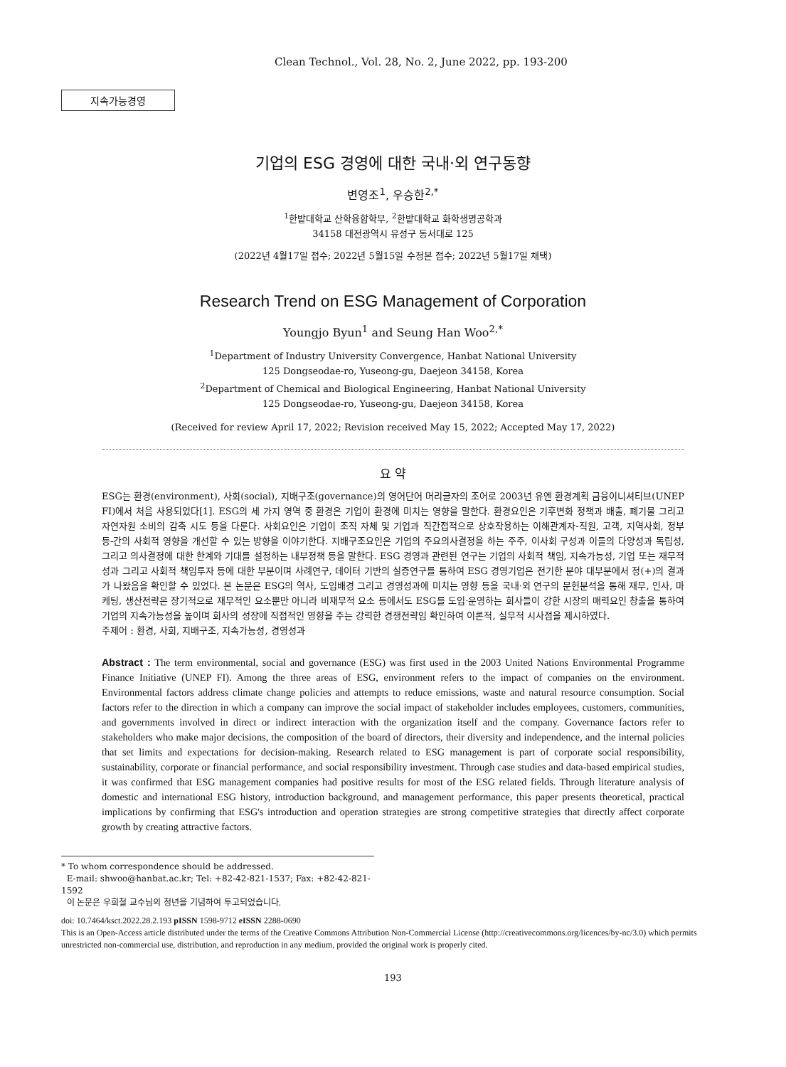Clean Technol., Vol. 28, No. 2, June 2022, pp. 193-200
지속가능경영
기업의 ESG 경영에 대한 국내·외 연구동향
변영조<sup>1</sup>, 우승한<sup>2,*</sup>
<sup>1</sup> 한밭대학교 산학융합학부, <sup>2</sup>한밭대학교 화학생명공학과
34158 대전광역시 유성구 동서대로 125
(2022년 4월17일 접수; 2022년 5월15일 수정본 접수; 2022년 5월17일 채택)
Research Trend on ESG Management of Corporation
Youngjo Byun<sup>1</sup> and Seung Han Woo<sup>2,*</sup>
<sup>1</sup> Department of Industry University Convergence, Hanbat National University
125 Dongseodae-ro, Yuseong-gu, Daejeon 34158, Korea
<sup>2</sup> Department of Chemical and Biological Engineering, Hanbat National University
125 Dongseodae-ro, Yuseong-gu, Daejeon 34158, Korea
(Received for review April 17, 2022; Revision received May 15, 2022; Accepted May 17, 2022)
요 약
ESG는 환경(environment), 사회(social), 지배구조(governance)의 영어단어 머리글자의 조어로 2003년 유엔 환경계획 금융이니셔티브(UNEP FI)에서 처음 사용되었다[1]. ESG의 세 가지 영역 중 환경은 기업이 환경에 미치는 영향을 말한다. 환경요인은 기후변화 정책과 배출, 폐기물 그리고 자연자원 소비의 감축 시도 등을 다룬다. 사회요인은 기업이 조직 자체 및 기업과 직간접적으로 상호작용하는 이해관계자-직원, 고객, 지역사회, 정부 등-간의 사회적 영향을 개선할 수 있는 방향을 이야기한다. 지배구조요인은 기업의 주요의사결정을 하는 주주, 이사회 구성과 이들의 다양성과 독립성, 그리고 의사결정에 대한 한계와 기대를 설정하는 내부정책 등을 말한다. ESG 경영과 관련된 연구는 기업의 사회적 책임, 지속가능성, 기업 또는 재무적 성과 그리고 사회적 책임투자 등에 대한 부분이며 사례연구, 데이터 기반의 실증연구를 통하여 ESG 경영기업은 전기한 분야 대부분에서 정(+)의 결과가 나왔음을 확인할 수 있었다. 본 논문은 ESG의 역사, 도입배경 그리고 경영성과에 미치는 영향 등을 국내·외 연구의 문헌분석을 통해 재무, 인사, 마케팅, 생산전략은 장기적으로 재무적인 요소뿐만 아니라 비재무적 요소 등에서도 ESG를 도입·운영하는 회사들이 강한 시장의 매력요인 창출을 통하여 기업의 지속가능성을 높이며 회사의 성장에 직접적인 영향을 주는 강력한 경쟁전략임 확인하여 이론적, 실무적 시사점을 제시하였다.
주제어 : 환경, 사회, 지배구조, 지속가능성, 경영성과
Abstract : The term environmental, social and governance (ESG) was first used in the 2003 United Nations Environmental Programme Finance Initiative (UNEP FI). Among the three areas of ESG, environment refers to the impact of companies on the environment. Environmental factors address climate change policies and attempts to reduce emissions, waste and natural resource consumption. Social factors refer to the direction in which a company can improve the social impact of stakeholder includes employees, customers, communities, and governments involved in direct or indirect interaction with the organization itself and the company. Governance factors refer to stakeholders who make major decisions, the composition of the board of directors, their diversity and independence, and the internal policies that set limits and expectations for decision-making. Research related to ESG management is part of corporate social responsibility, sustainability, corporate or financial performance, and social responsibility investment. Through case studies and data-based empirical studies, it was confirmed that ESG management companies had positive results for most of the ESG related fields. Through literature analysis of domestic and international ESG history, introduction background, and management performance, this paper presents theoretical, practical implications by confirming that ESG's introduction and operation strategies are strong competitive strategies that directly affect corporate growth by creating attractive factors.
* To whom correspondence should be addressed.
E-mail: shwoo@hanbat.ac.kr; Tel: +82-42-821-1537; Fax: +82-42-821-1592
이 논문은 우희철 교수님의 정년을 기념하여 투고되었습니다.
doi: 10.7464/ksct.2022.28.2.193 pISSN 1598-9712 eISSN 2288-0690
This is an Open-Access article distributed under the terms of the Creative Commons Attribution Non-Commercial License (http://creativecommons.org/licences/by-nc/3.0) which permits unrestricted non-commercial use, distribution, and reproduction in any medium, provided the original work is properly cited.
193